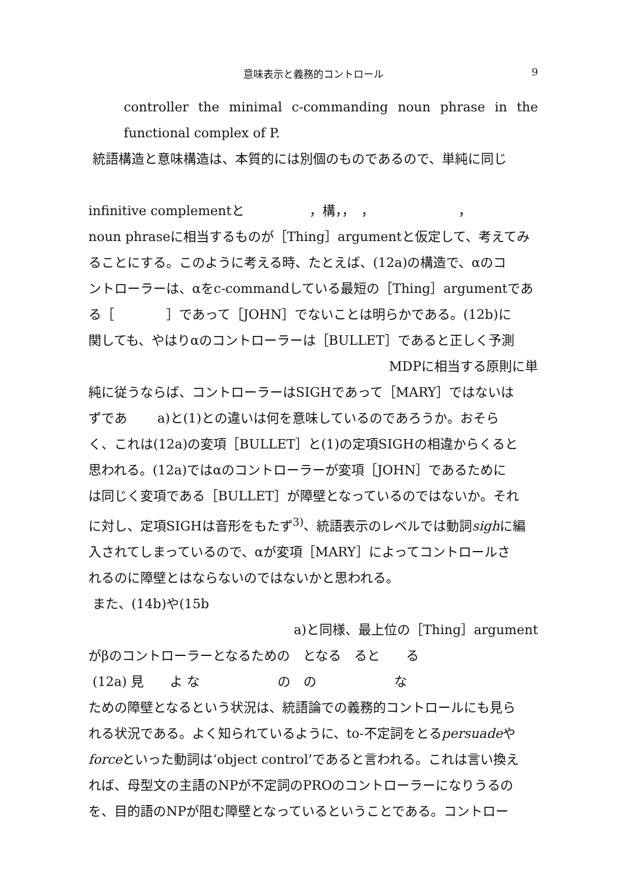意味表示と義務的コントロール
9
controller the minimal c-commanding noun phrase in the functional complex of P.
統語構造と意味構造は、本質的には別個のものであるので、単純に同じ
infinitive complementと　　　　　，構，，　，　　　　　　　，
noun phraseに相当するものが［Thing］argumentと仮定して、考えてみ
ることにする。このように考える時、たとえば、(12a)の構造で、αのコ
ントローラーは、αをc-commandしている最短の［Thing］argumentであ
る［　　　　］であって［JOHN］でないことは明らかである。(12b)に
関しても、やはりαのコントローラーは［BULLET］であると正しく予測
MDPに相当する原則に単
純に従うならば、コントローラーはSIGHであって［MARY］ではないは
ずであ　　 a)と(1)との違いは何を意味しているのであろうか。おそら
く、これは(12a)の変項［BULLET］と(1)の定項SIGHの相違からくると
思われる。(12a)ではαのコントローラーが変項［JOHN］であるために
は同じく変項である［BULLET］が障壁となっているのではないか。それ
に対し、定項SIGHは音形をもたず<sup>3)</sup>、統語表示のレベルでは動詞sighに編
入されてしまっているので、αが変項［MARY］によってコントロールさ
れるのに障壁とはならないのではないかと思われる。
また、(14b)や(15b
a)と同様、最上位の［Thing］argument
がβのコントローラーとなるための　となる　ると　　る
(12a) 見　　よ な　　　　　　の　の　　　　　　な
ための障壁となるという状況は、統語論での義務的コントロールにも見ら
れる状況である。よく知られているように、to-不定詞をとるpersuadeや
forceといった動詞は‘object control’であると言われる。これは言い換え
れば、母型文の主語のNPが不定詞のPROのコントローラーになりうるの
を、目的語のNPが阻む障壁となっているということである。コントロー